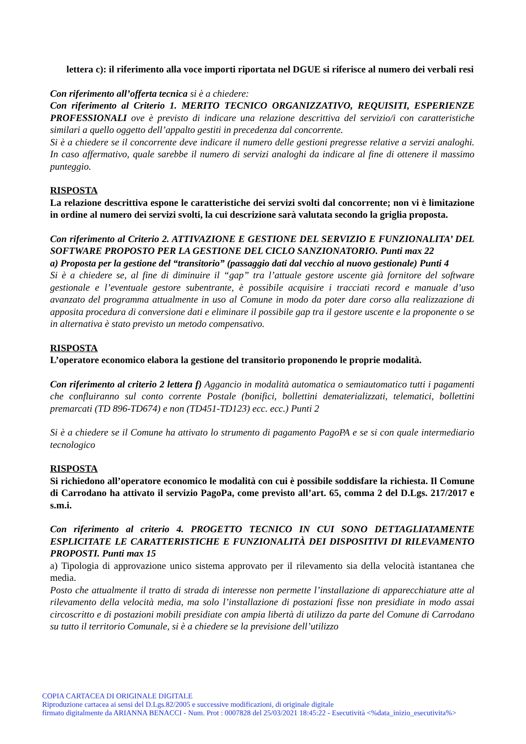lettera c): il riferimento alla voce importi riportata nel DGUE si riferisce al numero dei verbali resi
Con riferimento all’offerta tecnica si è a chiedere:
Con riferimento al Criterio 1. MERITO TECNICO ORGANIZZATIVO, REQUISITI, ESPERIENZE PROFESSIONALI ove è previsto di indicare una relazione descrittiva del servizio/i con caratteristiche similari a quello oggetto dell’appalto gestiti in precedenza dal concorrente.
Si è a chiedere se il concorrente deve indicare il numero delle gestioni pregresse relative a servizi analoghi. In caso affermativo, quale sarebbe il numero di servizi analoghi da indicare al fine di ottenere il massimo punteggio.
RISPOSTA
La relazione descrittiva espone le caratteristiche dei servizi svolti dal concorrente; non vi è limitazione in ordine al numero dei servizi svolti, la cui descrizione sarà valutata secondo la griglia proposta.
Con riferimento al Criterio 2. ATTIVAZIONE E GESTIONE DEL SERVIZIO E FUNZIONALITA’ DEL SOFTWARE PROPOSTO PER LA GESTIONE DEL CICLO SANZIONATORIO. Punti max 22
a) Proposta per la gestione del “transitorio” (passaggio dati dal vecchio al nuovo gestionale) Punti 4
Si è a chiedere se, al fine di diminuire il “gap” tra l’attuale gestore uscente già fornitore del software gestionale e l’eventuale gestore subentrante, è possibile acquisire i tracciati record e manuale d’uso avanzato del programma attualmente in uso al Comune in modo da poter dare corso alla realizzazione di apposita procedura di conversione dati e eliminare il possibile gap tra il gestore uscente e la proponente o se in alternativa è stato previsto un metodo compensativo.
RISPOSTA
L’operatore economico elabora la gestione del transitorio proponendo le proprie modalità.
Con riferimento al criterio 2 lettera f) Aggancio in modalità automatica o semiautomatico tutti i pagamenti che confluiranno sul conto corrente Postale (bonifici, bollettini dematerializzati, telematici, bollettini premarcati (TD 896-TD674) e non (TD451-TD123) ecc. ecc.) Punti 2
Si è a chiedere se il Comune ha attivato lo strumento di pagamento PagoPA e se si con quale intermediario tecnologico
RISPOSTA
Si richiedono all’operatore economico le modalità con cui è possibile soddisfare la richiesta. Il Comune di Carrodano ha attivato il servizio PagoPa, come previsto all’art. 65, comma 2 del D.Lgs. 217/2017 e s.m.i.
Con riferimento al criterio 4. PROGETTO TECNICO IN CUI SONO DETTAGLIATAMENTE ESPLICITATE LE CARATTERISTICHE E FUNZIONALITÀ DEI DISPOSITIVI DI RILEVAMENTO PROPOSTI. Punti max 15
a) Tipologia di approvazione unico sistema approvato per il rilevamento sia della velocità istantanea che media.
Posto che attualmente il tratto di strada di interesse non permette l’installazione di apparecchiature atte al rilevamento della velocità media, ma solo l’installazione di postazioni fisse non presidiate in modo assai circoscritto e di postazioni mobili presidiate con ampia libertà di utilizzo da parte del Comune di Carrodano su tutto il territorio Comunale, si è a chiedere se la previsione dell’utilizzo
COPIA CARTACEA DI ORIGINALE DIGITALE
Riproduzione cartacea ai sensi del D.Lgs.82/2005 e successive modificazioni, di originale digitale
firmato digitalmente da ARIANNA BENACCI - Num. Prot : 0007828 del 25/03/2021 18:45:22 - Esecutività <%data_inizio_esecutivita%>